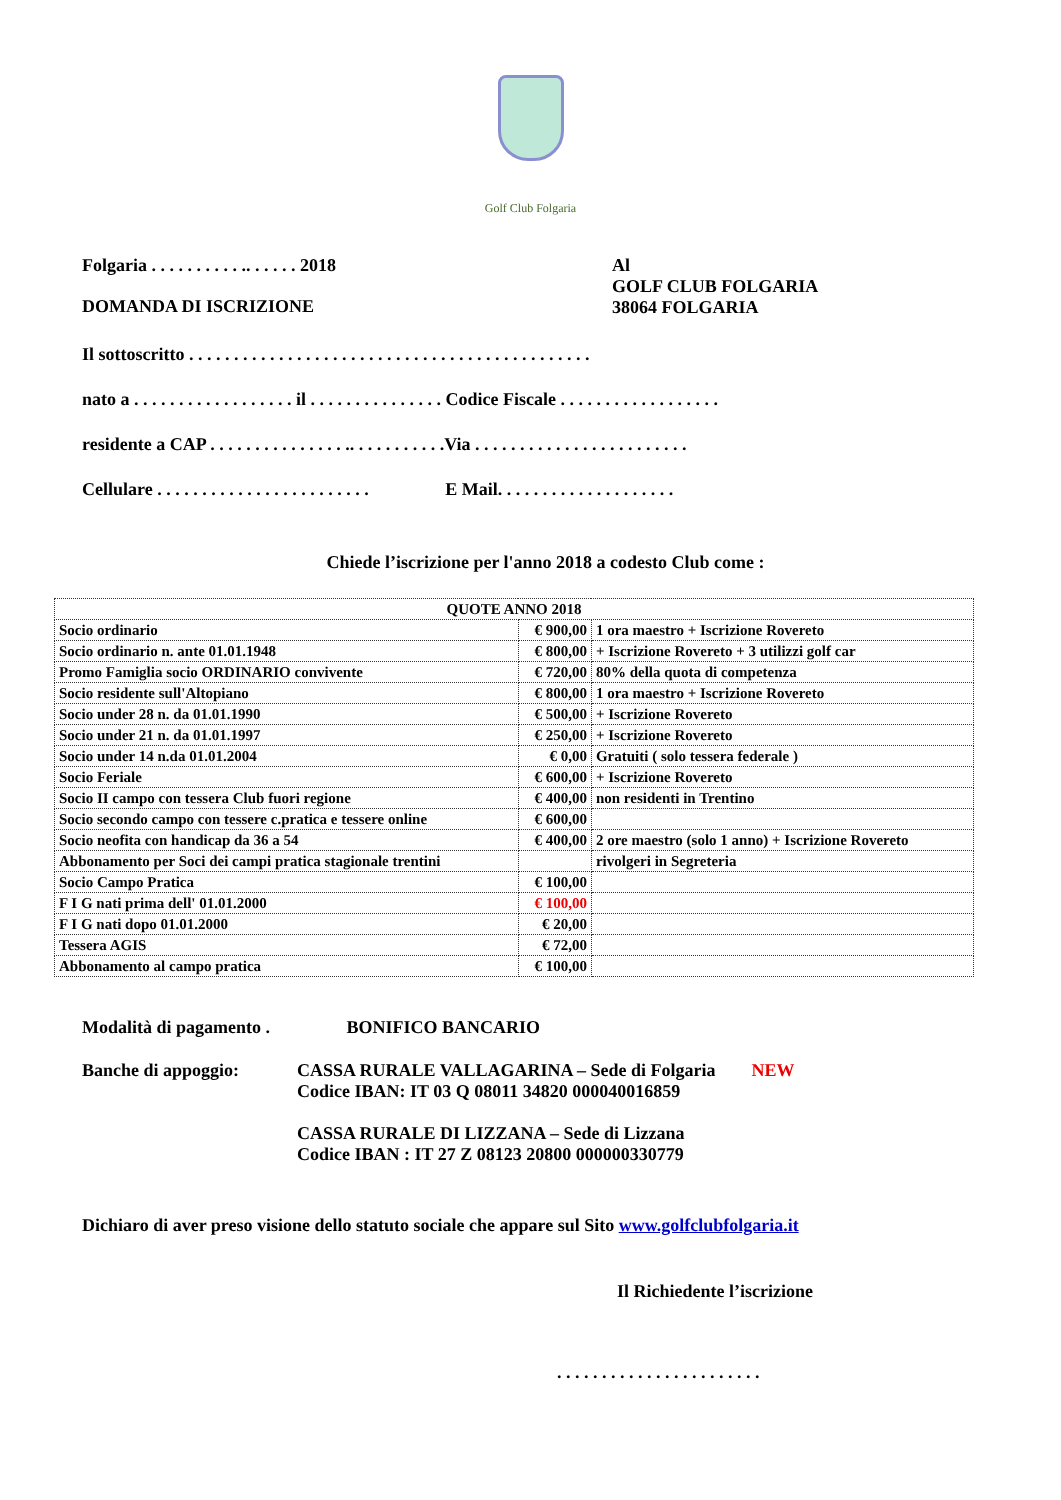Golf Club Folgaria
Folgaria . . . . . . . . . . .. . . . . . 2018 Al
GOLF CLUB FOLGARIA
38064 FOLGARIA
DOMANDA DI ISCRIZIONE
Il sottoscritto . . . . . . . . . . . . . . . . . . . . . . . . . . . . . . . . . . . . . . . . . . . . .
nato a . . . . . . . . . . . . . . . . . . il . . . . . . . . . . . . . . . Codice Fiscale . . . . . . . . . . . . . . . . . .
residente a CAP . . . . . . . . . . . . . . . .. . . . . . . . . . .Via . . . . . . . . . . . . . . . . . . . . . . . .
Cellulare . . . . . . . . . . . . . . . . . . . . . . . . E Mail. . . . . . . . . . . . . . . . . . . .
Chiede l’iscrizione per l'anno 2018 a codesto Club come :
| QUOTE ANNO 2018 | | |
| Socio ordinario | € 900,00 | 1 ora maestro + Iscrizione Rovereto |
| Socio ordinario n. ante 01.01.1948 | € 800,00 | + Iscrizione Rovereto + 3 utilizzi golf car |
| Promo Famiglia socio ORDINARIO convivente | € 720,00 | 80% della quota di competenza |
| Socio residente sull'Altopiano | € 800,00 | 1 ora maestro + Iscrizione Rovereto |
| Socio under 28 n. da 01.01.1990 | € 500,00 | + Iscrizione Rovereto |
| Socio under 21 n. da 01.01.1997 | € 250,00 | + Iscrizione Rovereto |
| Socio under 14 n.da 01.01.2004 | € 0,00 | Gratuiti ( solo tessera federale ) |
| Socio Feriale | € 600,00 | + Iscrizione Rovereto |
| Socio II campo con tessera Club fuori regione | € 400,00 | non residenti in Trentino |
| Socio secondo campo con tessere c.pratica e tessere online | € 600,00 | |
| Socio neofita con handicap da 36 a 54 | € 400,00 | 2 ore maestro (solo 1 anno) + Iscrizione Rovereto |
| Abbonamento per Soci dei campi pratica stagionale trentini | | rivolgeri in Segreteria |
| Socio Campo Pratica | € 100,00 | |
| F I G nati prima dell' 01.01.2000 | € 100,00 | |
| F I G nati dopo 01.01.2000 | € 20,00 | |
| Tessera AGIS | € 72,00 | |
| Abbonamento al campo pratica | € 100,00 | |
Modalità di pagamento . BONIFICO BANCARIO
Banche di appoggio: CASSA RURALE VALLAGARINA – Sede di Folgaria NEW
Codice IBAN: IT 03 Q 08011 34820 000040016859
CASSA RURALE DI LIZZANA – Sede di Lizzana
Codice IBAN : IT 27 Z 08123 20800 000000330779
Dichiaro di aver preso visione dello statuto sociale che appare sul Sito www.golfclubfolgaria.it
Il Richiedente l’iscrizione
. . . . . . . . . . . . . . . . . . . . . . .